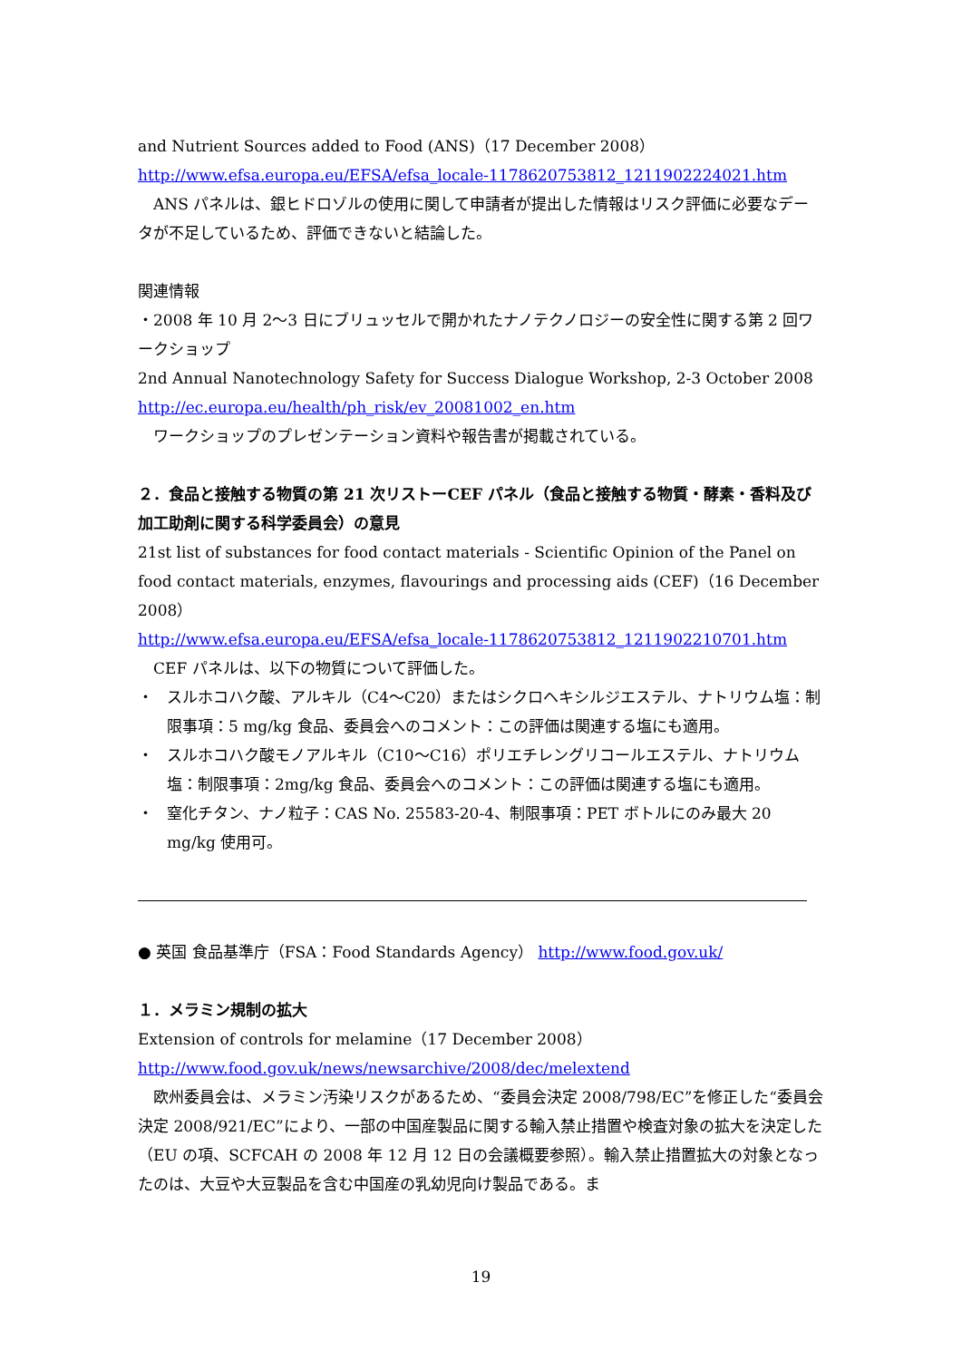and Nutrient Sources added to Food (ANS)（17 December 2008）
http://www.efsa.europa.eu/EFSA/efsa_locale-1178620753812_1211902224021.htm
ANS パネルは、銀ヒドロゾルの使用に関して申請者が提出した情報はリスク評価に必要なデータが不足しているため、評価できないと結論した。
関連情報
・2008 年 10 月 2～3 日にブリュッセルで開かれたナノテクノロジーの安全性に関する第 2 回ワークショップ
2nd Annual Nanotechnology Safety for Success Dialogue Workshop, 2-3 October 2008
http://ec.europa.eu/health/ph_risk/ev_20081002_en.htm
ワークショップのプレゼンテーション資料や報告書が掲載されている。
２．食品と接触する物質の第 21 次リストーCEF パネル（食品と接触する物質・酵素・香料及び加工助剤に関する科学委員会）の意見
21st list of substances for food contact materials - Scientific Opinion of the Panel on food contact materials, enzymes, flavourings and processing aids (CEF)（16 December 2008）
http://www.efsa.europa.eu/EFSA/efsa_locale-1178620753812_1211902210701.htm
CEF パネルは、以下の物質について評価した。
・ スルホコハク酸、アルキル（C4～C20）またはシクロヘキシルジエステル、ナトリウム塩：制限事項：5 mg/kg 食品、委員会へのコメント：この評価は関連する塩にも適用。
・ スルホコハク酸モノアルキル（C10～C16）ポリエチレングリコールエステル、ナトリウム塩：制限事項：2mg/kg 食品、委員会へのコメント：この評価は関連する塩にも適用。
・ 窒化チタン、ナノ粒子：CAS No. 25583-20-4、制限事項：PET ボトルにのみ最大 20 mg/kg 使用可。
● 英国 食品基準庁（FSA：Food Standards Agency） http://www.food.gov.uk/
１．メラミン規制の拡大
Extension of controls for melamine（17 December 2008）
http://www.food.gov.uk/news/newsarchive/2008/dec/melextend
欧州委員会は、メラミン汚染リスクがあるため、“委員会決定 2008/798/EC”を修正した“委員会決定 2008/921/EC”により、一部の中国産製品に関する輸入禁止措置や検査対象の拡大を決定した（EU の項、SCFCAH の 2008 年 12 月 12 日の会議概要参照）。輸入禁止措置拡大の対象となったのは、大豆や大豆製品を含む中国産の乳幼児向け製品である。ま
19